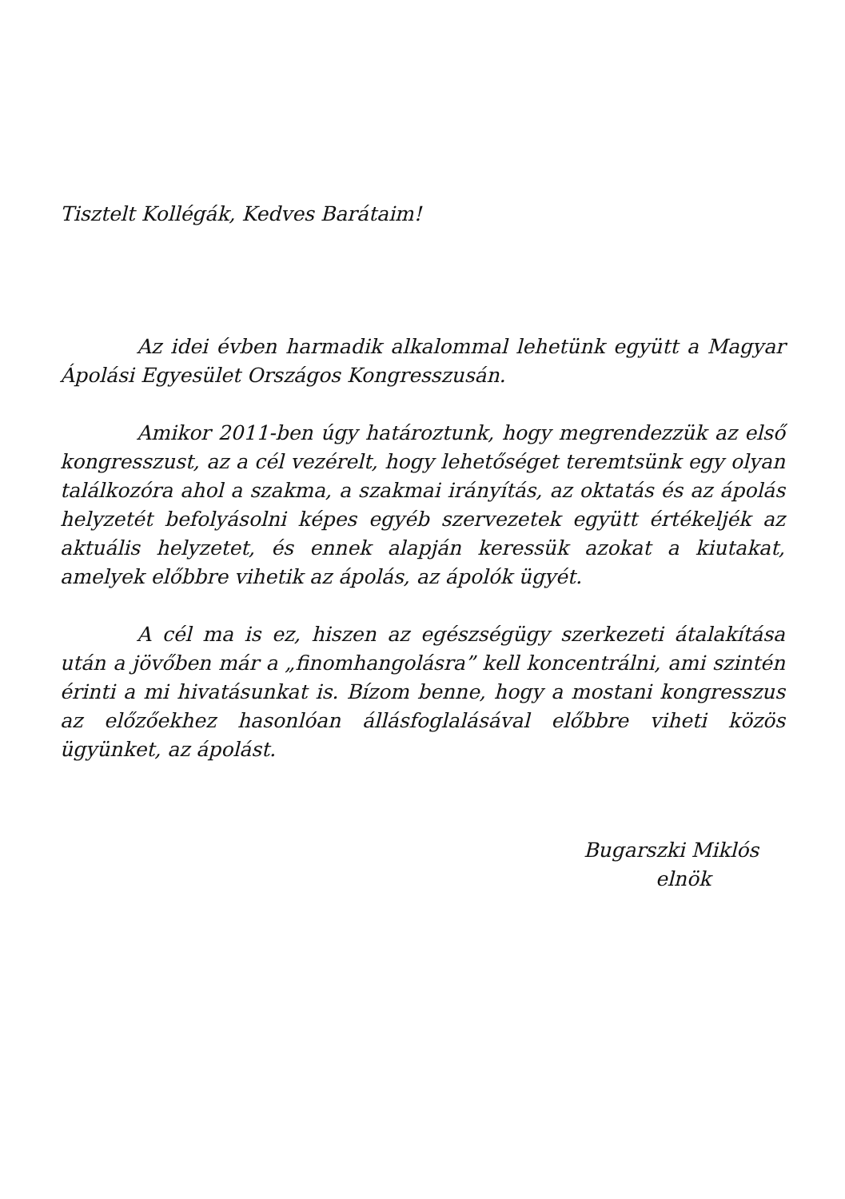Tisztelt Kollégák, Kedves Barátaim!
Az idei évben harmadik alkalommal lehetünk együtt a Magyar Ápolási Egyesület Országos Kongresszusán.
Amikor 2011-ben úgy határoztunk, hogy megrendezzük az első kongresszust, az a cél vezérelt, hogy lehetőséget teremtsünk egy olyan találkozóra ahol a szakma, a szakmai irányítás, az oktatás és az ápolás helyzetét befolyásolni képes egyéb szervezetek együtt értékeljék az aktuális helyzetet, és ennek alapján keressük azokat a kiutakat, amelyek előbbre vihetik az ápolás, az ápolók ügyét.
A cél ma is ez, hiszen az egészségügy szerkezeti átalakítása után a jövőben már a „finomhangolásra” kell koncentrálni, ami szintén érinti a mi hivatásunkat is. Bízom benne, hogy a mostani kongresszus az előzőekhez hasonlóan állásfoglalásával előbbre viheti közös ügyünket, az ápolást.
Bugarszki Miklós
elnök